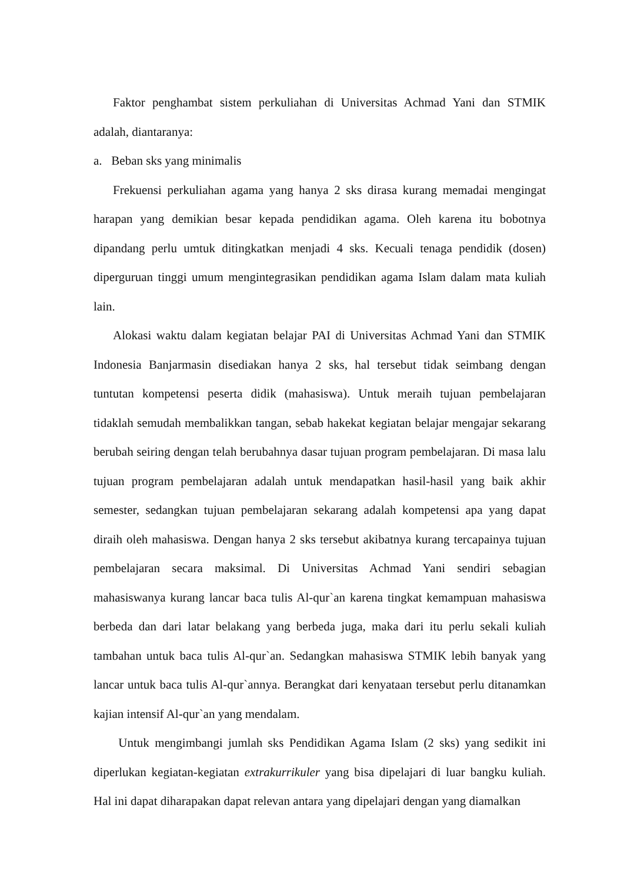Faktor penghambat sistem perkuliahan di Universitas Achmad Yani dan STMIK adalah, diantaranya:
a. Beban sks yang minimalis
Frekuensi perkuliahan agama yang hanya 2 sks dirasa kurang memadai mengingat harapan yang demikian besar kepada pendidikan agama. Oleh karena itu bobotnya dipandang perlu umtuk ditingkatkan menjadi 4 sks. Kecuali tenaga pendidik (dosen) diperguruan tinggi umum mengintegrasikan pendidikan agama Islam dalam mata kuliah lain.
Alokasi waktu dalam kegiatan belajar PAI di Universitas Achmad Yani dan STMIK Indonesia Banjarmasin disediakan hanya 2 sks, hal tersebut tidak seimbang dengan tuntutan kompetensi peserta didik (mahasiswa). Untuk meraih tujuan pembelajaran tidaklah semudah membalikkan tangan, sebab hakekat kegiatan belajar mengajar sekarang berubah seiring dengan telah berubahnya dasar tujuan program pembelajaran. Di masa lalu tujuan program pembelajaran adalah untuk mendapatkan hasil-hasil yang baik akhir semester, sedangkan tujuan pembelajaran sekarang adalah kompetensi apa yang dapat diraih oleh mahasiswa. Dengan hanya 2 sks tersebut akibatnya kurang tercapainya tujuan pembelajaran secara maksimal. Di Universitas Achmad Yani sendiri sebagian mahasiswanya kurang lancar baca tulis Al-qur`an karena tingkat kemampuan mahasiswa berbeda dan dari latar belakang yang berbeda juga, maka dari itu perlu sekali kuliah tambahan untuk baca tulis Al-qur`an. Sedangkan mahasiswa STMIK lebih banyak yang lancar untuk baca tulis Al-qur`annya. Berangkat dari kenyataan tersebut perlu ditanamkan kajian intensif Al-qur`an yang mendalam.
Untuk mengimbangi jumlah sks Pendidikan Agama Islam (2 sks) yang sedikit ini diperlukan kegiatan-kegiatan extrakurrikuler yang bisa dipelajari di luar bangku kuliah. Hal ini dapat diharapakan dapat relevan antara yang dipelajari dengan yang diamalkan